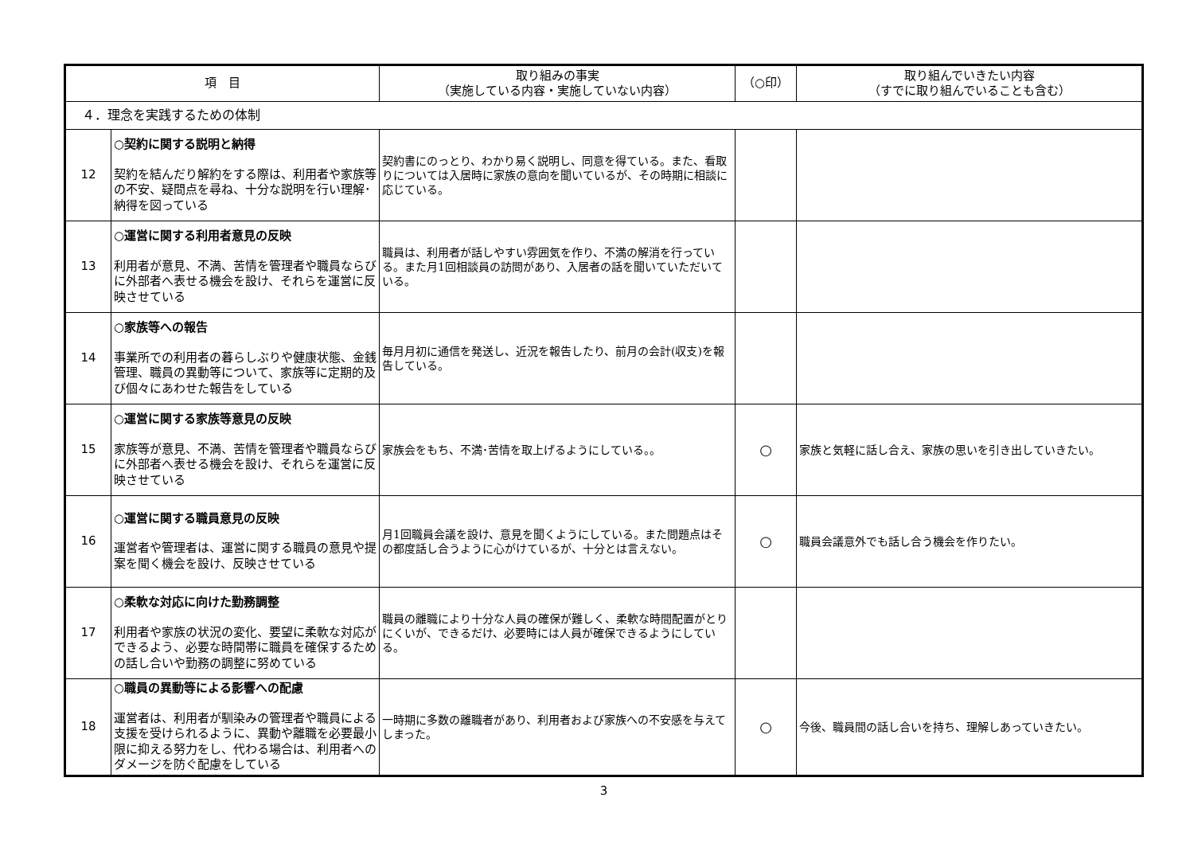| 項 目 | | 取り組みの事実 （実施している内容・実施していない内容） | （○印） | 取り組んでいきたい内容 （すでに取り組んでいることも含む） |
| --- | --- | --- | --- | --- |
| ４．理念を実践するための体制 | | | | |
| 12 | ○契約に関する説明と納得 契約を結んだり解約をする際は、利用者や家族等の不安、疑問点を尋ね、十分な説明を行い理解･納得を図っている | 契約書にのっとり、わかり易く説明し、同意を得ている。また、看取りについては入居時に家族の意向を聞いているが、その時期に相談に応じている。 | | |
| 13 | ○運営に関する利用者意見の反映 利用者が意見、不満、苦情を管理者や職員ならびに外部者へ表せる機会を設け、それらを運営に反映させている | 職員は、利用者が話しやすい雰囲気を作り、不満の解消を行っている。また月1回相談員の訪問があり、入居者の話を聞いていただいている。 | | |
| 14 | ○家族等への報告 事業所での利用者の暮らしぶりや健康状態、金銭管理、職員の異動等について、家族等に定期的及び個々にあわせた報告をしている | 毎月月初に通信を発送し、近況を報告したり、前月の会計(収支)を報告している。 | | |
| 15 | ○運営に関する家族等意見の反映 家族等が意見、不満、苦情を管理者や職員ならびに外部者へ表せる機会を設け、それらを運営に反映させている | 家族会をもち、不満･苦情を取上げるようにしている。。 | ○ | 家族と気軽に話し合え、家族の思いを引き出していきたい。 |
| 16 | ○運営に関する職員意見の反映 運営者や管理者は、運営に関する職員の意見や提案を聞く機会を設け、反映させている | 月1回職員会議を設け、意見を聞くようにしている。また問題点はその都度話し合うように心がけているが、十分とは言えない。 | ○ | 職員会議意外でも話し合う機会を作りたい。 |
| 17 | ○柔軟な対応に向けた勤務調整 利用者や家族の状況の変化、要望に柔軟な対応ができるよう、必要な時間帯に職員を確保するための話し合いや勤務の調整に努めている | 職員の離職により十分な人員の確保が難しく、柔軟な時間配置がとりにくいが、できるだけ、必要時には人員が確保できるようにしている。 | | |
| 18 | ○職員の異動等による影響への配慮 運営者は、利用者が馴染みの管理者や職員による支援を受けられるように、異動や離職を必要最小限に抑える努力をし、代わる場合は、利用者へのダメージを防ぐ配慮をしている | 一時期に多数の離職者があり、利用者および家族への不安感を与えてしまった。 | ○ | 今後、職員間の話し合いを持ち、理解しあっていきたい。 |
3